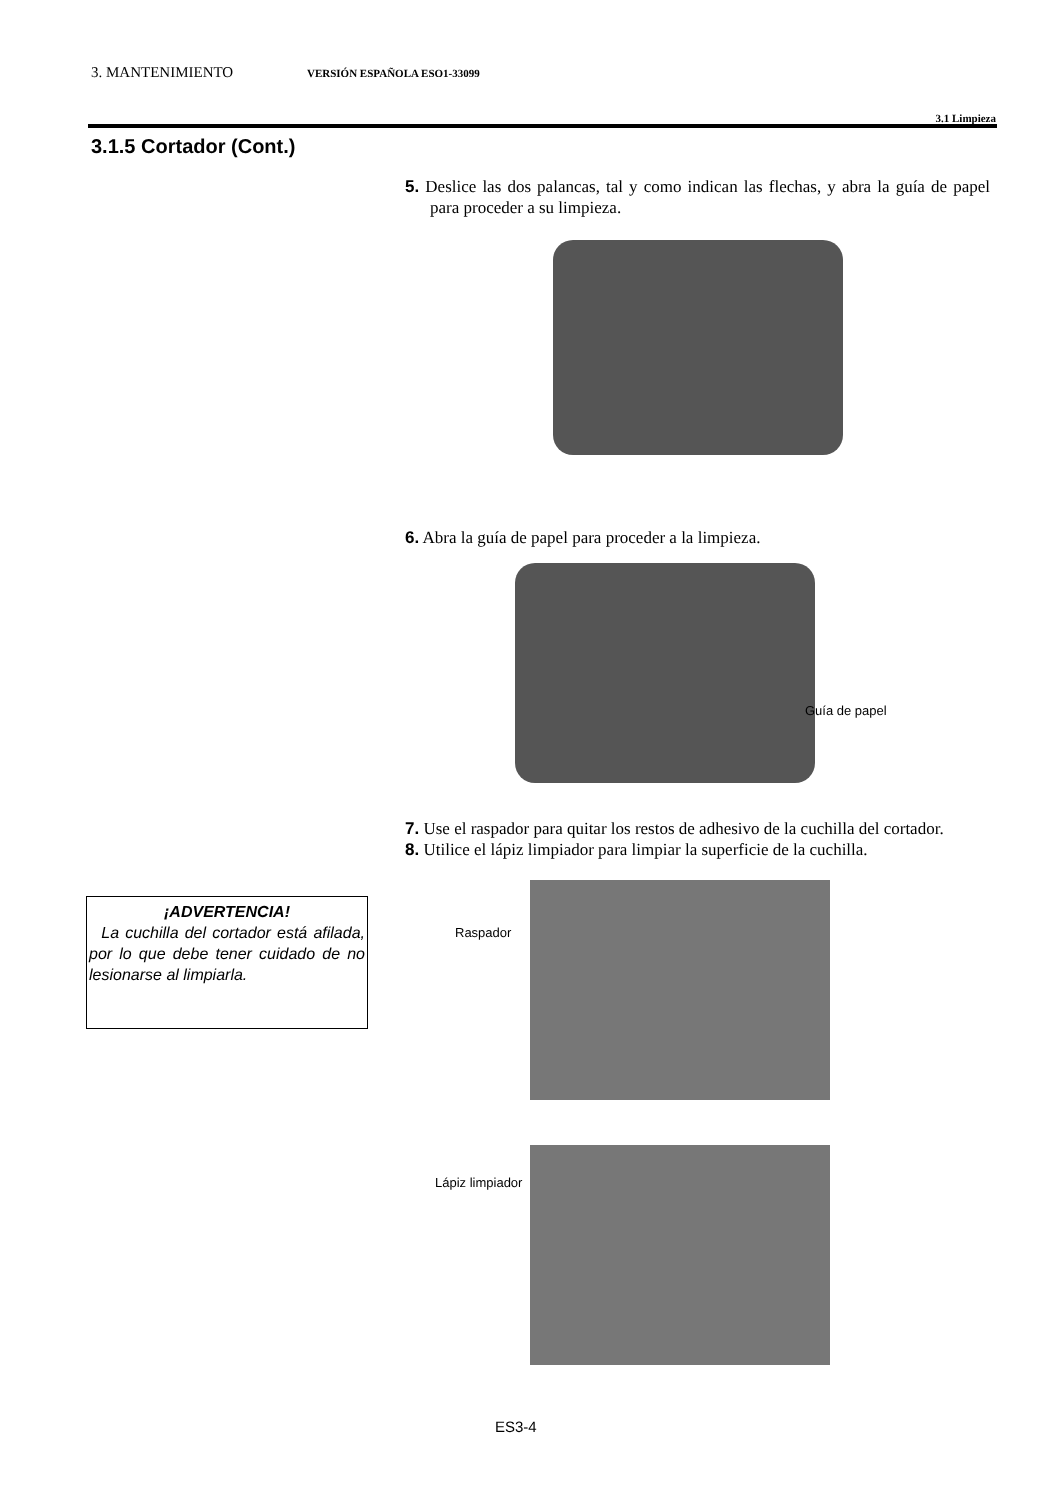3. MANTENIMIENTO VERSIÓN ESPAÑOLA ESO1-33099
3.1 Limpieza
3.1.5 Cortador (Cont.)
5. Deslice las dos palancas, tal y como indican las flechas, y abra la guía de papel para proceder a su limpieza.
6. Abra la guía de papel para proceder a la limpieza.
Guía de papel
7. Use el raspador para quitar los restos de adhesivo de la cuchilla del cortador.
8. Utilice el lápiz limpiador para limpiar la superficie de la cuchilla.
Raspador
Lápiz limpiador
¡ADVERTENCIA!
La cuchilla del cortador está afilada, por lo que debe tener cuidado de no lesionarse al limpiarla.
ES3-4